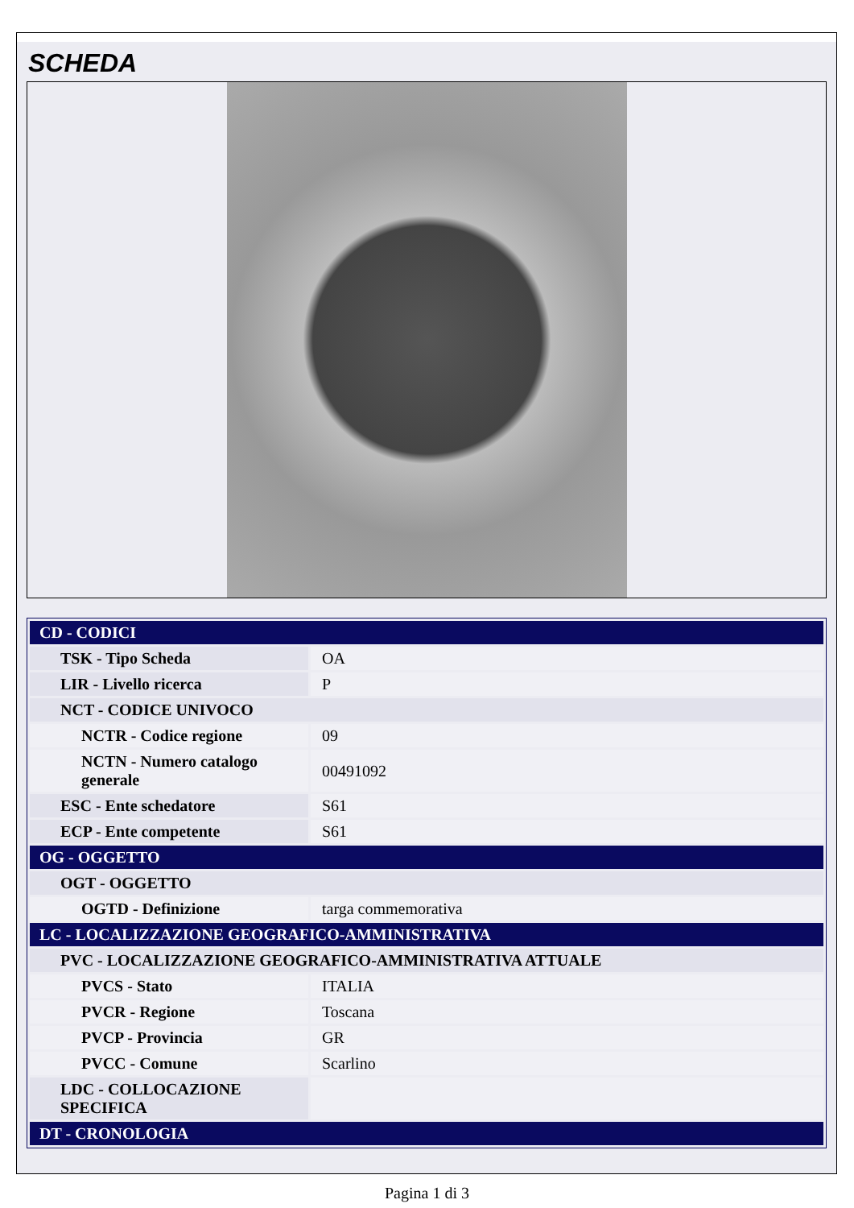SCHEDA
| CD - CODICI | |
| TSK - Tipo Scheda | OA |
| LIR - Livello ricerca | P |
| NCT - CODICE UNIVOCO | |
| NCTR - Codice regione | 09 |
| NCTN - Numero catalogo generale | 00491092 |
| ESC - Ente schedatore | S61 |
| ECP - Ente competente | S61 |
| OG - OGGETTO | |
| OGT - OGGETTO | |
| OGTD - Definizione | targa commemorativa |
| LC - LOCALIZZAZIONE GEOGRAFICO-AMMINISTRATIVA | |
| PVC - LOCALIZZAZIONE GEOGRAFICO-AMMINISTRATIVA ATTUALE | |
| PVCS - Stato | ITALIA |
| PVCR - Regione | Toscana |
| PVCP - Provincia | GR |
| PVCC - Comune | Scarlino |
| LDC - COLLOCAZIONE SPECIFICA | |
| DT - CRONOLOGIA | |
Pagina 1 di 3